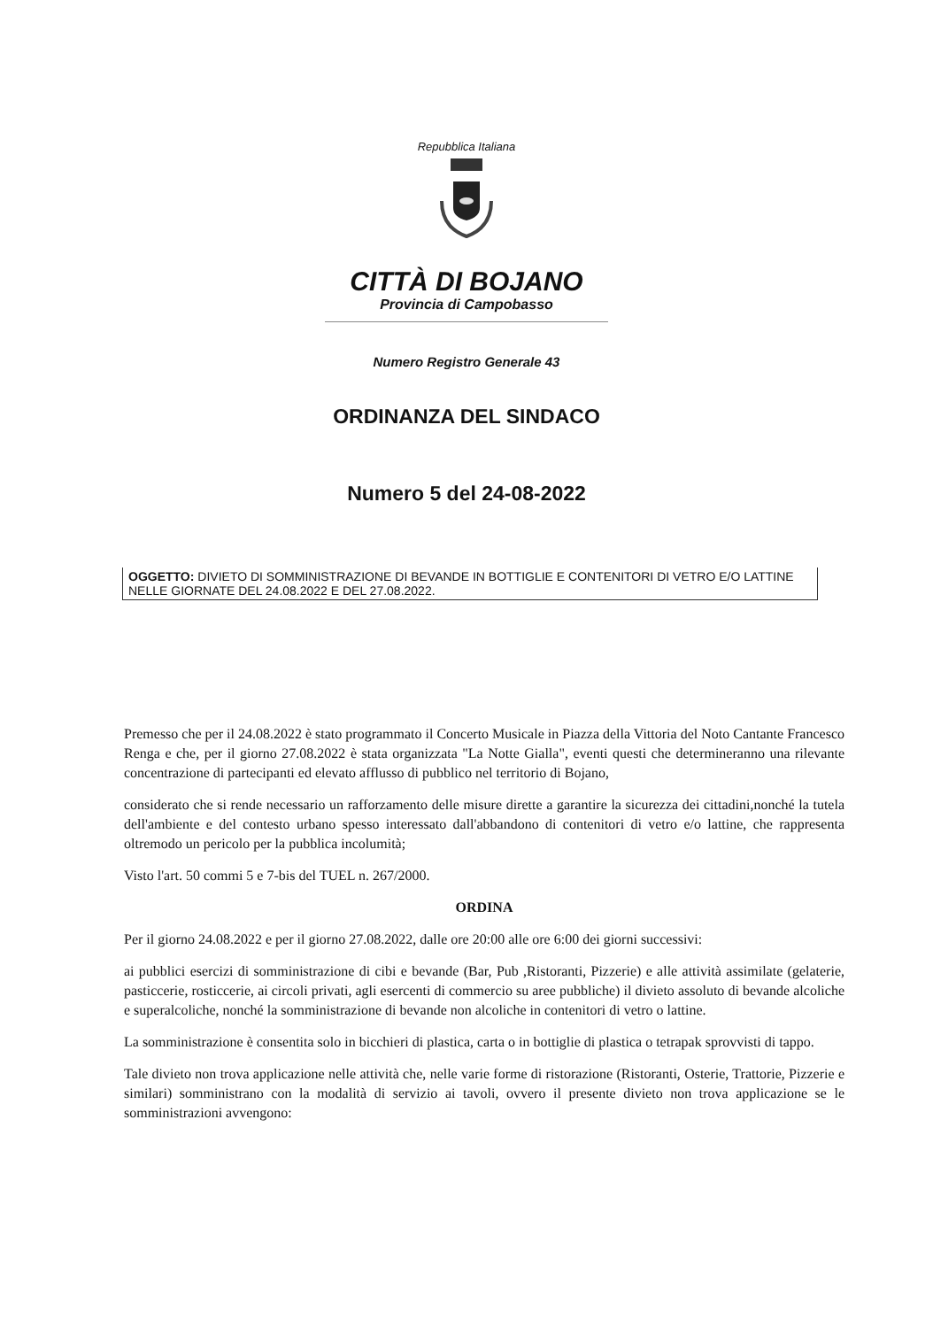Repubblica Italiana
CITTÀ DI BOJANO
Provincia di Campobasso
Numero Registro Generale 43
ORDINANZA DEL SINDACO
Numero 5 del 24-08-2022
OGGETTO: DIVIETO DI SOMMINISTRAZIONE DI BEVANDE IN BOTTIGLIE E CONTENITORI DI VETRO E/O LATTINE NELLE GIORNATE DEL 24.08.2022 E DEL 27.08.2022.
Premesso che per il 24.08.2022 è stato programmato il Concerto Musicale in Piazza della Vittoria del Noto Cantante Francesco Renga e che, per il giorno 27.08.2022 è stata organizzata "La Notte Gialla", eventi questi che determineranno una rilevante concentrazione di partecipanti ed elevato afflusso di pubblico nel territorio di Bojano,
considerato che si rende necessario un rafforzamento delle misure dirette a garantire la sicurezza dei cittadini,nonché la tutela dell'ambiente e del contesto urbano spesso interessato dall'abbandono di contenitori di vetro e/o lattine, che rappresenta oltremodo un pericolo per la pubblica incolumità;
Visto l'art. 50 commi 5 e 7-bis del TUEL n. 267/2000.
ORDINA
Per il giorno 24.08.2022 e per il giorno 27.08.2022, dalle ore 20:00 alle ore 6:00 dei giorni successivi:
ai pubblici esercizi di somministrazione di cibi e bevande (Bar, Pub ,Ristoranti, Pizzerie) e alle attività assimilate (gelaterie, pasticcerie, rosticcerie, ai circoli privati, agli esercenti di commercio su aree pubbliche) il divieto assoluto di bevande alcoliche e superalcoliche, nonché la somministrazione di bevande non alcoliche in contenitori di vetro o lattine.
La somministrazione è consentita solo in bicchieri di plastica, carta o in bottiglie di plastica o tetrapak sprovvisti di tappo.
Tale divieto non trova applicazione nelle attività che, nelle varie forme di ristorazione (Ristoranti, Osterie, Trattorie, Pizzerie e similari) somministrano con la modalità di servizio ai tavoli, ovvero il presente divieto non trova applicazione se le somministrazioni avvengono: